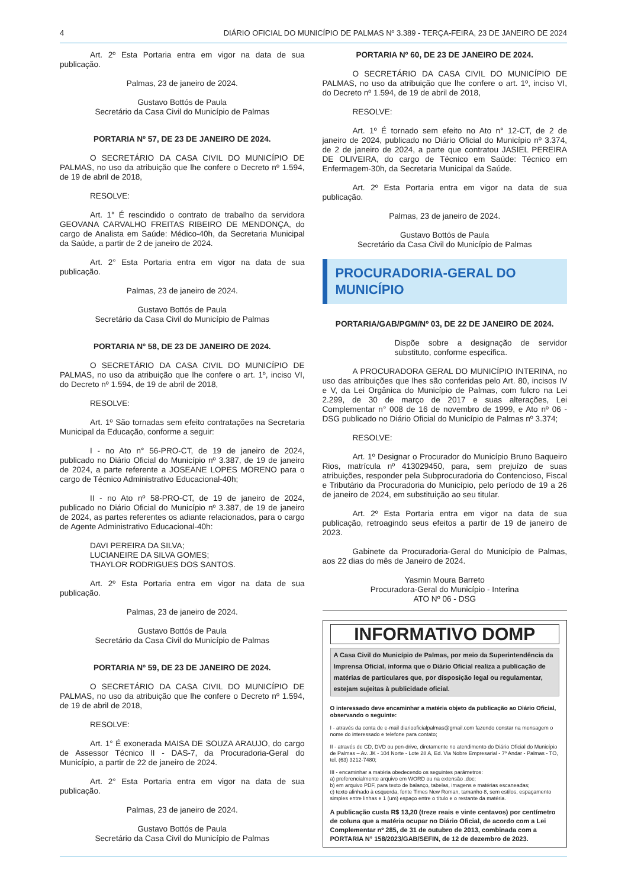4 DIÁRIO OFICIAL DO MUNICÍPIO DE PALMAS Nº 3.389 - TERÇA-FEIRA, 23 DE JANEIRO DE 2024
Art. 2º Esta Portaria entra em vigor na data de sua publicação.
Palmas, 23 de janeiro de 2024.
Gustavo Bottós de Paula
Secretário da Casa Civil do Município de Palmas
PORTARIA Nº 57, DE 23 DE JANEIRO DE 2024.
O SECRETÁRIO DA CASA CIVIL DO MUNICÍPIO DE PALMAS, no uso da atribuição que lhe confere o Decreto nº 1.594, de 19 de abril de 2018,
RESOLVE:
Art. 1° É rescindido o contrato de trabalho da servidora GEOVANA CARVALHO FREITAS RIBEIRO DE MENDONÇA, do cargo de Analista em Saúde: Médico-40h, da Secretaria Municipal da Saúde, a partir de 2 de janeiro de 2024.
Art. 2° Esta Portaria entra em vigor na data de sua publicação.
Palmas, 23 de janeiro de 2024.
Gustavo Bottós de Paula
Secretário da Casa Civil do Município de Palmas
PORTARIA Nº 58, DE 23 DE JANEIRO DE 2024.
O SECRETÁRIO DA CASA CIVIL DO MUNICÍPIO DE PALMAS, no uso da atribuição que lhe confere o art. 1º, inciso VI, do Decreto nº 1.594, de 19 de abril de 2018,
RESOLVE:
Art. 1º São tornadas sem efeito contratações na Secretaria Municipal da Educação, conforme a seguir:
I - no Ato n° 56-PRO-CT, de 19 de janeiro de 2024, publicado no Diário Oficial do Município nº 3.387, de 19 de janeiro de 2024, a parte referente a JOSEANE LOPES MORENO para o cargo de Técnico Administrativo Educacional-40h;
II - no Ato nº 58-PRO-CT, de 19 de janeiro de 2024, publicado no Diário Oficial do Município nº 3.387, de 19 de janeiro de 2024, as partes referentes os adiante relacionados, para o cargo de Agente Administrativo Educacional-40h:
DAVI PEREIRA DA SILVA;
LUCIANEIRE DA SILVA GOMES;
THAYLOR RODRIGUES DOS SANTOS.
Art. 2º Esta Portaria entra em vigor na data de sua publicação.
Palmas, 23 de janeiro de 2024.
Gustavo Bottós de Paula
Secretário da Casa Civil do Município de Palmas
PORTARIA Nº 59, DE 23 DE JANEIRO DE 2024.
O SECRETÁRIO DA CASA CIVIL DO MUNICÍPIO DE PALMAS, no uso da atribuição que lhe confere o Decreto nº 1.594, de 19 de abril de 2018,
RESOLVE:
Art. 1° É exonerada MAISA DE SOUZA ARAUJO, do cargo de Assessor Técnico II - DAS-7, da Procuradoria-Geral do Município, a partir de 22 de janeiro de 2024.
Art. 2° Esta Portaria entra em vigor na data de sua publicação.
Palmas, 23 de janeiro de 2024.
Gustavo Bottós de Paula
Secretário da Casa Civil do Município de Palmas
PORTARIA Nº 60, DE 23 DE JANEIRO DE 2024.
O SECRETÁRIO DA CASA CIVIL DO MUNICÍPIO DE PALMAS, no uso da atribuição que lhe confere o art. 1º, inciso VI, do Decreto nº 1.594, de 19 de abril de 2018,
RESOLVE:
Art. 1º É tornado sem efeito no Ato n° 12-CT, de 2 de janeiro de 2024, publicado no Diário Oficial do Município nº 3.374, de 2 de janeiro de 2024, a parte que contratou JASIEL PEREIRA DE OLIVEIRA, do cargo de Técnico em Saúde: Técnico em Enfermagem-30h, da Secretaria Municipal da Saúde.
Art. 2º Esta Portaria entra em vigor na data de sua publicação.
Palmas, 23 de janeiro de 2024.
Gustavo Bottós de Paula
Secretário da Casa Civil do Município de Palmas
PROCURADORIA-GERAL DO
MUNICÍPIO
PORTARIA/GAB/PGM/Nº 03, DE 22 DE JANEIRO DE 2024.
Dispõe sobre a designação de servidor substituto, conforme especifica.
A PROCURADORA GERAL DO MUNICÍPIO INTERINA, no uso das atribuições que lhes são conferidas pelo Art. 80, incisos IV e V, da Lei Orgânica do Município de Palmas, com fulcro na Lei 2.299, de 30 de março de 2017 e suas alterações, Lei Complementar n° 008 de 16 de novembro de 1999, e Ato nº 06 - DSG publicado no Diário Oficial do Município de Palmas nº 3.374;
RESOLVE:
Art. 1º Designar o Procurador do Município Bruno Baqueiro Rios, matrícula nº 413029450, para, sem prejuízo de suas atribuições, responder pela Subprocuradoria do Contencioso, Fiscal e Tributário da Procuradoria do Município, pelo período de 19 a 26 de janeiro de 2024, em substituição ao seu titular.
Art. 2º Esta Portaria entra em vigor na data de sua publicação, retroagindo seus efeitos a partir de 19 de janeiro de 2023.
Gabinete da Procuradoria-Geral do Município de Palmas, aos 22 dias do mês de Janeiro de 2024.
Yasmin Moura Barreto
Procuradora-Geral do Município - Interina
ATO Nº 06 - DSG
INFORMATIVO DOMP
A Casa Civil do Município de Palmas, por meio da Superintendência da Imprensa Oficial, informa que o Diário Oficial realiza a publicação de matérias de particulares que, por disposição legal ou regulamentar, estejam sujeitas à publicidade oficial.
O interessado deve encaminhar a matéria objeto da publicação ao Diário Oficial, observando o seguinte:
I - através da conta de e-mail diariooficialpalmas@gmail.com fazendo constar na mensagem o nome do interessado e telefone para contato;
II - através de CD, DVD ou pen-drive, diretamente no atendimento do Diário Oficial do Município de Palmas – Av. JK - 104 Norte - Lote 28 A, Ed. Via Nobre Empresarial - 7º Andar - Palmas - TO, tel. (63) 3212-7480;
III - encaminhar a matéria obedecendo os seguintes parâmetros:
a) preferencialmente arquivo em WORD ou na extensão .doc;
b) em arquivo PDF, para texto de balanço, tabelas, imagens e matérias escaneadas;
c) texto alinhado à esquerda, fonte Times New Roman, tamanho 8, sem estilos, espaçamento simples entre linhas e 1 (um) espaço entre o título e o restante da matéria.
A publicação custa R$ 13,20 (treze reais e vinte centavos) por centímetro de coluna que a matéria ocupar no Diário Oficial, de acordo com a Lei Complementar nº 285, de 31 de outubro de 2013, combinada com a PORTARIA N° 158/2023/GAB/SEFIN, de 12 de dezembro de 2023.